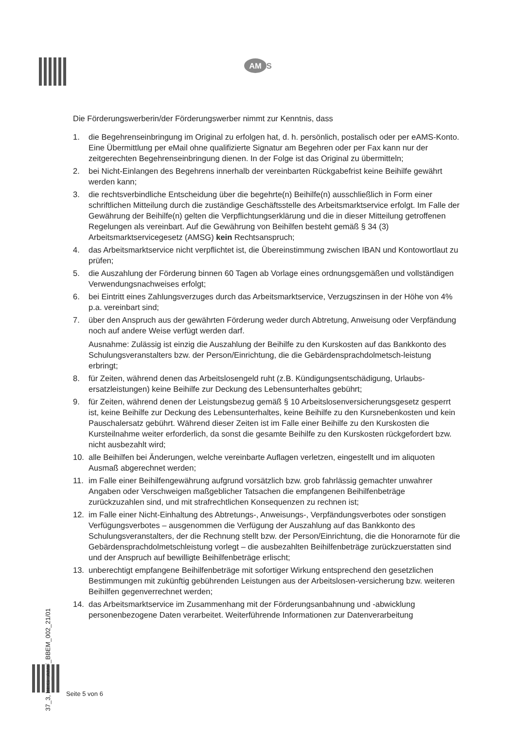AM S
Die Förderungswerberin/der Förderungswerber nimmt zur Kenntnis, dass
1. die Begehrenseinbringung im Original zu erfolgen hat, d. h. persönlich, postalisch oder per eAMS-Konto. Eine Übermittlung per eMail ohne qualifizierte Signatur am Begehren oder per Fax kann nur der zeitgerechten Begehrenseinbringung dienen. In der Folge ist das Original zu übermitteln;
2. bei Nicht-Einlangen des Begehrens innerhalb der vereinbarten Rückgabefrist keine Beihilfe gewährt werden kann;
3. die rechtsverbindliche Entscheidung über die begehrte(n) Beihilfe(n) ausschließlich in Form einer schriftlichen Mitteilung durch die zuständige Geschäftsstelle des Arbeitsmarktservice erfolgt. Im Falle der Gewährung der Beihilfe(n) gelten die Verpflichtungserklärung und die in dieser Mitteilung getroffenen Regelungen als vereinbart. Auf die Gewährung von Beihilfen besteht gemäß § 34 (3) Arbeitsmarktservicegesetz (AMSG) kein Rechtsanspruch;
4. das Arbeitsmarktservice nicht verpflichtet ist, die Übereinstimmung zwischen IBAN und Kontowortlaut zu prüfen;
5. die Auszahlung der Förderung binnen 60 Tagen ab Vorlage eines ordnungsgemäßen und vollständigen Verwendungsnachweises erfolgt;
6. bei Eintritt eines Zahlungsverzuges durch das Arbeitsmarktservice, Verzugszinsen in der Höhe von 4% p.a. vereinbart sind;
7. über den Anspruch aus der gewährten Förderung weder durch Abtretung, Anweisung oder Verpfändung noch auf andere Weise verfügt werden darf.
Ausnahme: Zulässig ist einzig die Auszahlung der Beihilfe zu den Kurskosten auf das Bankkonto des Schulungsveranstalters bzw. der Person/Einrichtung, die die Gebärdensprachdolmetsch-leistung erbringt;
8. für Zeiten, während denen das Arbeitslosengeld ruht (z.B. Kündigungsentschädigung, Urlaubs-ersatzleistungen) keine Beihilfe zur Deckung des Lebensunterhaltes gebührt;
9. für Zeiten, während denen der Leistungsbezug gemäß § 10 Arbeitslosenversicherungsgesetz gesperrt ist, keine Beihilfe zur Deckung des Lebensunterhaltes, keine Beihilfe zu den Kursnebenkosten und kein Pauschalersatz gebührt. Während dieser Zeiten ist im Falle einer Beihilfe zu den Kurskosten die Kursteilnahme weiter erforderlich, da sonst die gesamte Beihilfe zu den Kurskosten rückgefordert bzw. nicht ausbezahlt wird;
10. alle Beihilfen bei Änderungen, welche vereinbarte Auflagen verletzen, eingestellt und im aliquoten Ausmaß abgerechnet werden;
11. im Falle einer Beihilfengewährung aufgrund vorsätzlich bzw. grob fahrlässig gemachter unwahrer Angaben oder Verschweigen maßgeblicher Tatsachen die empfangenen Beihilfenbeträge zurückzuzahlen sind, und mit strafrechtlichen Konsequenzen zu rechnen ist;
12. im Falle einer Nicht-Einhaltung des Abtretungs-, Anweisungs-, Verpfändungsverbotes oder sonstigen Verfügungsverbotes – ausgenommen die Verfügung der Auszahlung auf das Bankkonto des Schulungsveranstalters, der die Rechnung stellt bzw. der Person/Einrichtung, die die Honorarnote für die Gebärdensprachdolmetschleistung vorlegt – die ausbezahlten Beihilfenbeträge zurückzuerstatten sind und der Anspruch auf bewilligte Beihilfenbeträge erlischt;
13. unberechtigt empfangene Beihilfenbeträge mit sofortiger Wirkung entsprechend den gesetzlichen Bestimmungen mit zukünftig gebührenden Leistungen aus der Arbeitslosen-versicherung bzw. weiteren Beihilfen gegenverrechnet werden;
14. das Arbeitsmarktservice im Zusammenhang mit der Förderungsanbahnung und -abwicklung personenbezogene Daten verarbeitet. Weiterführende Informationen zur Datenverarbeitung
37_3, BEG_AMF_BBEM_002_21/01
Seite 5 von 6